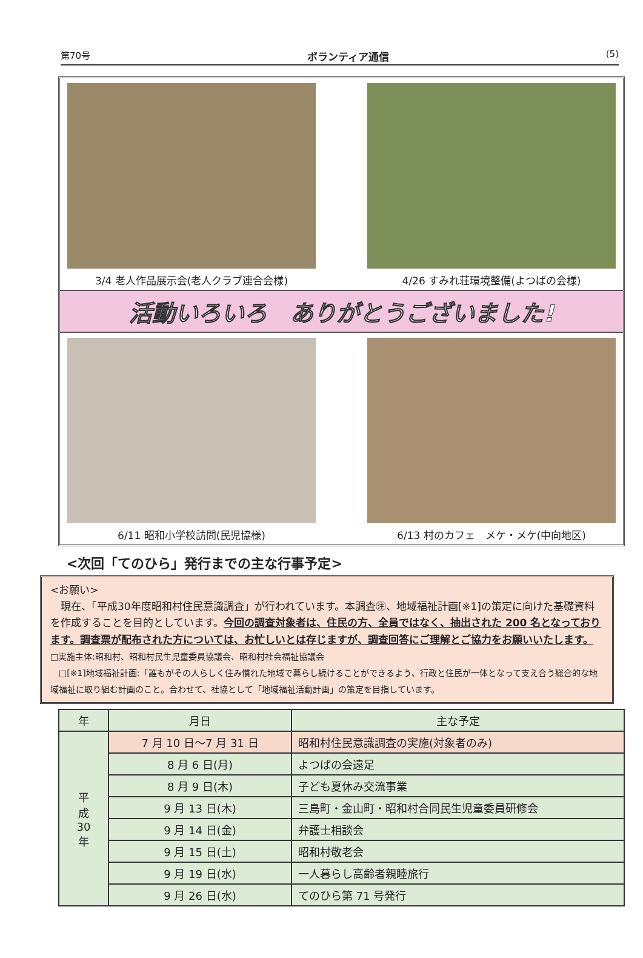第70号 ボランティア通信 (5)
3/4 老人作品展示会(老人クラブ連合会様) 4/26 すみれ荘環境整備(よつばの会様)
活動いろいろ　ありがとうございました!
6/11 昭和小学校訪問(民児協様) 6/13 村のカフェ　メケ・メケ(中向地区)
<次回「てのひら」発行までの主な行事予定>
<お願い>
　現在、「平成30年度昭和村住民意識調査」が行われています。本調査㊟、地域福祉計画[※1]の策定に向けた基礎資料を作成することを目的としています。今回の調査対象者は、住民の方、全員ではなく、抽出された 200 名となっております。調査票が配布された方については、お忙しいとは存じますが、調査回答にご理解とご協力をお願いいたします。 □実施主体:昭和村、昭和村民生児童委員協議会、昭和村社会福祉協議会
　□[※1]地域福祉計画:「誰もがその人らしく住み慣れた地域で暮らし続けることができるよう、行政と住民が一体となって支え合う総合的な地域福祉に取り組む計画のこと。合わせて、社協として「地域福祉活動計画」の策定を目指しています。
| 年 | 月日 | 主な予定 |
| --- | --- | --- |
| 平 成 30 年 | 7 月 10 日～7 月 31 日 | 昭和村住民意識調査の実施(対象者のみ) |
| | 8 月 6 日(月) | よつばの会遠足 |
| | 8 月 9 日(木) | 子ども夏休み交流事業 |
| | 9 月 13 日(木) | 三島町・金山町・昭和村合同民生児童委員研修会 |
| | 9 月 14 日(金) | 弁護士相談会 |
| | 9 月 15 日(土) | 昭和村敬老会 |
| | 9 月 19 日(水) | 一人暮らし高齢者親睦旅行 |
| | 9 月 26 日(水) | てのひら第 71 号発行 |